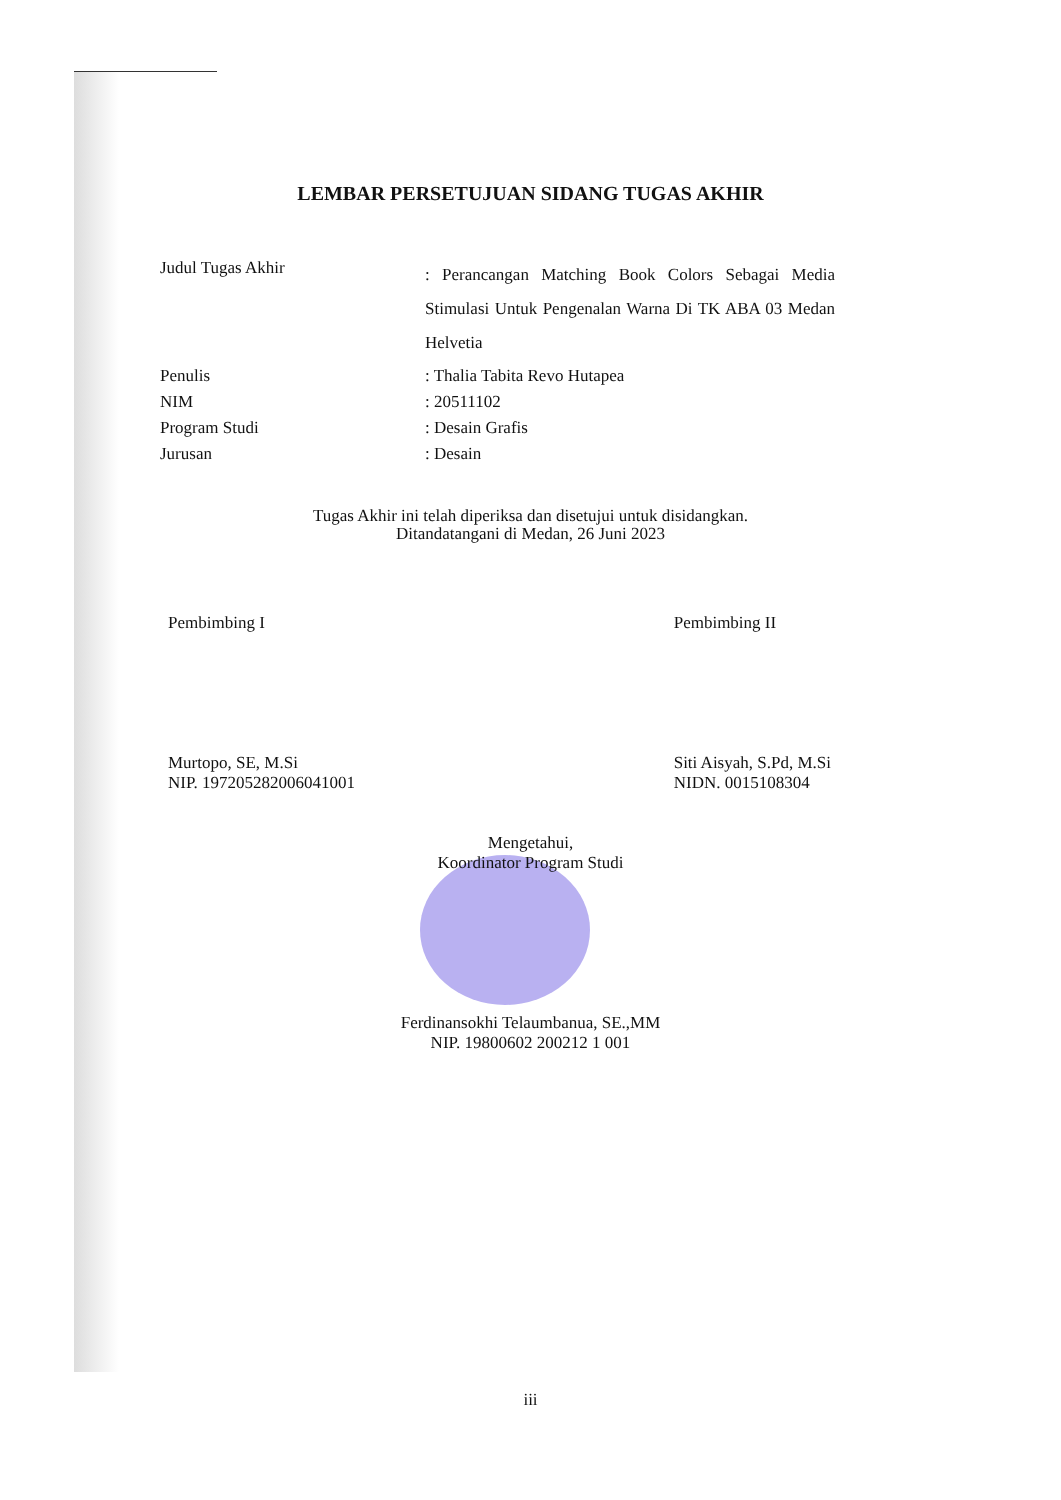LEMBAR PERSETUJUAN SIDANG TUGAS AKHIR
| Judul Tugas Akhir | : Perancangan Matching Book Colors Sebagai Media Stimulasi Untuk Pengenalan Warna Di TK ABA 03 Medan Helvetia |
| Penulis | : Thalia Tabita Revo Hutapea |
| NIM | : 20511102 |
| Program Studi | : Desain Grafis |
| Jurusan | : Desain |
Tugas Akhir ini telah diperiksa dan disetujui untuk disidangkan.
Ditandatangani di Medan, 26 Juni 2023
Pembimbing I
Murtopo, SE, M.Si
NIP. 197205282006041001
Pembimbing II
Siti Aisyah, S.Pd, M.Si
NIDN. 0015108304
Mengetahui,
Koordinator Program Studi
Ferdinansokhi Telaumbanua, SE.,MM
NIP. 19800602 200212 1 001
iii